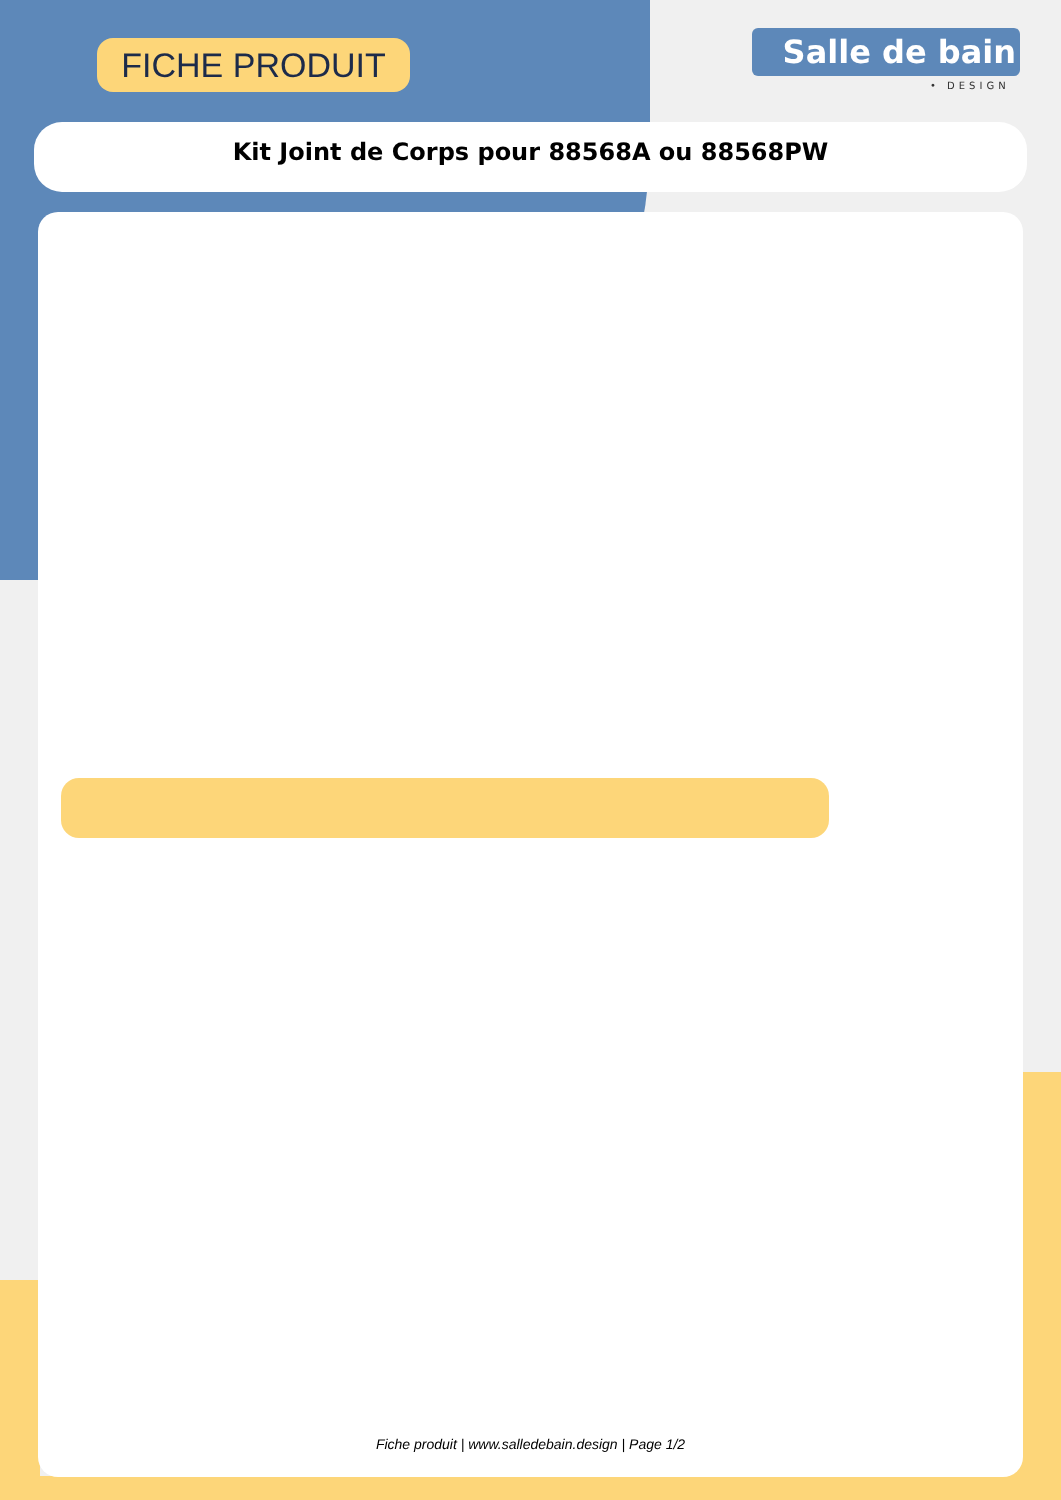FICHE PRODUIT Salle de bain
• DESIGN
Kit Joint de Corps pour 88568A ou 88568PW
Fiche produit | www.salledebain.design | Page 1/2